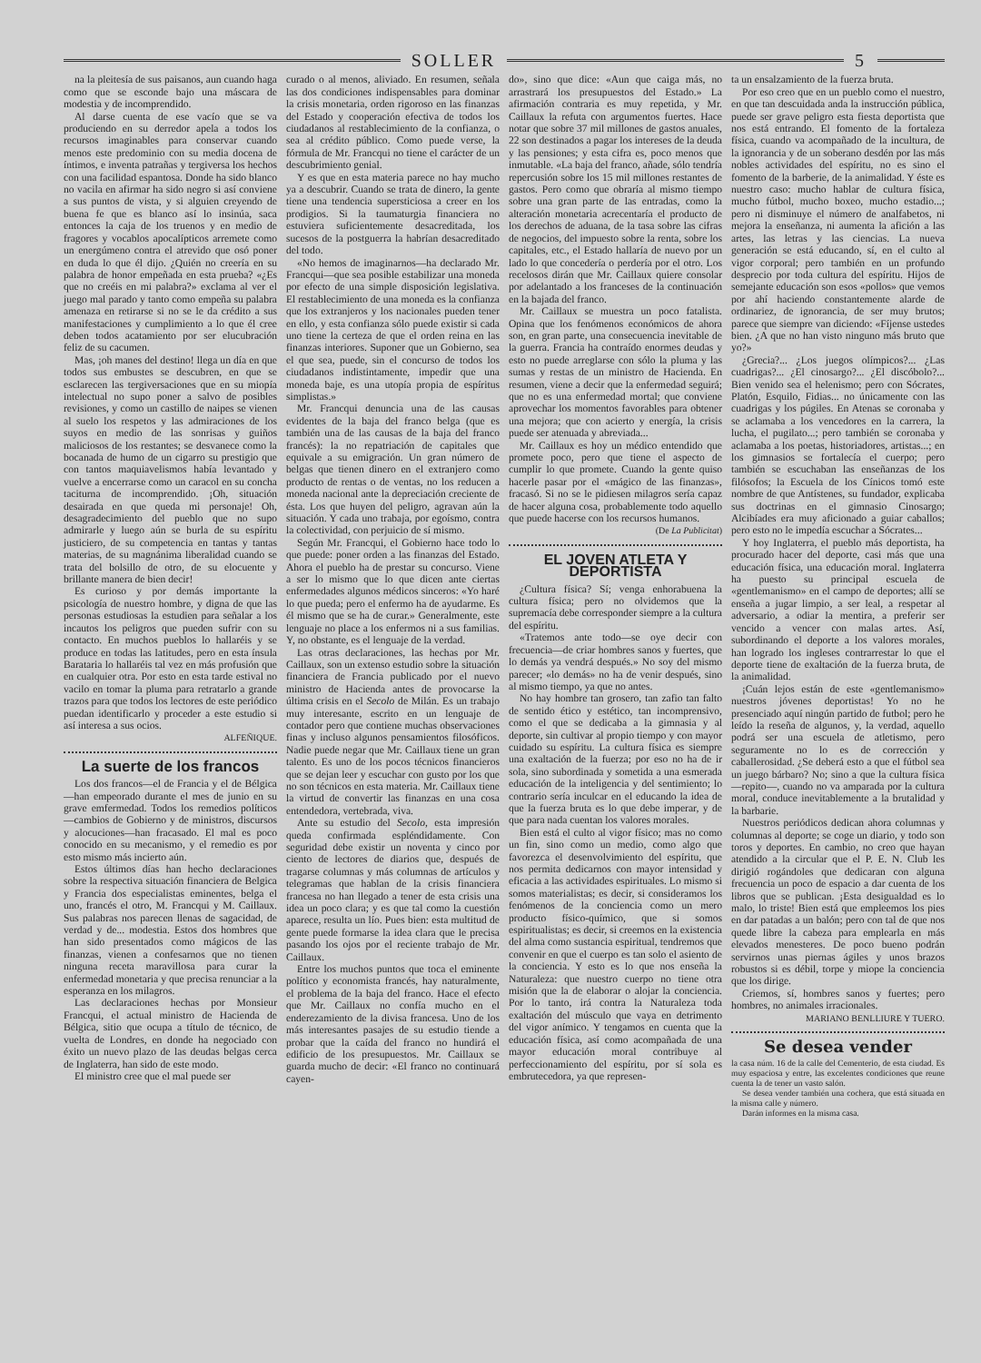SOLLER 5
na la pleitesía de sus paisanos, aun cuando haga como que se esconde bajo una máscara de modestia y de incomprendido.
Al darse cuenta de ese vacío que se va produciendo en su derredor apela a todos los recursos imaginables para conservar cuando menos este predominio con su media docena de íntimos, e inventa patrañas y tergiversa los hechos con una facilidad espantosa. Donde ha sido blanco no vacila en afirmar ha sido negro si así conviene a sus puntos de vista, y si alguien creyendo de buena fe que es blanco así lo insinúa, saca entonces la caja de los truenos y en medio de fragores y vocablos apocalípticos arremete como un energúmeno contra el atrevido que osó poner en duda lo que él dijo. ¿Quién no creería en su palabra de honor empeñada en esta prueba? «¿Es que no creéis en mi palabra?» exclama al ver el juego mal parado y tanto como empeña su palabra amenaza en retirarse si no se le da crédito a sus manifestaciones y cumplimiento a lo que él cree deben todos acatamiento por ser elucubración feliz de su cacumen.
Mas, ¡oh manes del destino! llega un día en que todos sus embustes se descubren, en que se esclarecen las tergiversaciones que en su miopía intelectual no supo poner a salvo de posibles revisiones, y como un castillo de naipes se vienen al suelo los respetos y las admiraciones de los suyos en medio de las sonrisas y guiños maliciosos de los restantes; se desvanece como la bocanada de humo de un cigarro su prestigio que con tantos maquiavelismos había levantado y vuelve a encerrarse como un caracol en su concha taciturna de incomprendido. ¡Oh, situación desairada en que queda mi personaje! Oh, desagradecimiento del pueblo que no supo admirarle y luego aún se burla de su espíritu justiciero, de su competencia en tantas y tantas materias, de su magnánima liberalidad cuando se trata del bolsillo de otro, de su elocuente y brillante manera de bien decir!
Es curioso y por demás importante la psicología de nuestro hombre, y digna de que las personas estudiosas la estudien para señalar a los incautos los peligros que pueden sufrir con su contacto. En muchos pueblos lo hallaréis y se produce en todas las latitudes, pero en esta ínsula Barataria lo hallaréis tal vez en más profusión que en cualquier otra. Por esto en esta tarde estival no vacilo en tomar la pluma para retratarlo a grande trazos para que todos los lectores de este periódico puedan identificarlo y proceder a este estudio si así interesa a sus ocios.
ALFEÑIQUE.
La suerte de los francos
Los dos francos—el de Francia y el de Bélgica—han empeorado durante el mes de junio en su grave emfermedad. Todos los remedios políticos—cambios de Gobierno y de ministros, discursos y alocuciones—han fracasado. El mal es poco conocido en su mecanismo, y el remedio es por esto mismo más incierto aún.
Estos últimos días han hecho declaraciones sobre la respectiva situación financiera de Belgica y Francia dos especialistas eminentes, belga el uno, francés el otro, M. Francqui y M. Caillaux. Sus palabras nos parecen llenas de sagacidad, de verdad y de... modestia. Estos dos hombres que han sido presentados como mágicos de las finanzas, vienen a confesarnos que no tienen ninguna receta maravillosa para curar la enfermedad monetaria y que precisa renunciar a la esperanza en los milagros.
Las declaraciones hechas por Monsieur Francqui, el actual ministro de Hacienda de Bélgica, sitio que ocupa a título de técnico, de vuelta de Londres, en donde ha negociado con éxito un nuevo plazo de las deudas belgas cerca de Inglaterra, han sido de este modo.
El ministro cree que el mal puede ser
curado o al menos, aliviado. En resumen, señala las dos condiciones indispensables para dominar la crisis monetaria, orden rigoroso en las finanzas del Estado y cooperación efectiva de todos los ciudadanos al restablecimiento de la confianza, o sea al crédito público. Como puede verse, la fórmula de Mr. Francqui no tiene el carácter de un descubrimiento genial.
Y es que en esta materia parece no hay mucho ya a descubrir. Cuando se trata de dinero, la gente tiene una tendencia supersticiosa a creer en los prodigios. Si la taumaturgia financiera no estuviera suficientemente desacreditada, los sucesos de la postguerra la habrían desacreditado del todo.
«No hemos de imaginarnos—ha declarado Mr. Francqui—que sea posible estabilizar una moneda por efecto de una simple disposición legislativa. El restablecimiento de una moneda es la confianza que los extranjeros y los nacionales pueden tener en ello, y esta confianza sólo puede existir si cada uno tiene la certeza de que el orden reina en las finanzas interiores. Suponer que un Gobierno, sea el que sea, puede, sin el concurso de todos los ciudadanos indistintamente, impedir que una moneda baje, es una utopía propia de espíritus simplistas.»
Mr. Francqui denuncia una de las causas evidentes de la baja del franco belga (que es también una de las causas de la baja del franco francés): la no repatriación de capitales que equivale a su emigración. Un gran número de belgas que tienen dinero en el extranjero como producto de rentas o de ventas, no los reducen a moneda nacional ante la depreciación creciente de ésta. Los que huyen del peligro, agravan aún la situación. Y cada uno trabaja, por egoísmo, contra la colectividad, con perjuicio de sí mismo.
Según Mr. Francqui, el Gobierno hace todo lo que puede: poner orden a las finanzas del Estado. Ahora el pueblo ha de prestar su concurso. Viene a ser lo mismo que lo que dicen ante ciertas enfermedades algunos médicos sinceros: «Yo haré lo que pueda; pero el enfermo ha de ayudarme. Es él mismo que se ha de curar.» Generalmente, este lenguaje no place a los enfermos ni a sus familias. Y, no obstante, es el lenguaje de la verdad.
Las otras declaraciones, las hechas por Mr. Caillaux, son un extenso estudio sobre la situación financiera de Francia publicado por el nuevo ministro de Hacienda antes de provocarse la última crisis en el Secolo de Milán. Es un trabajo muy interesante, escrito en un lenguaje de contador pero que contiene muchas observaciones finas y incluso algunos pensamientos filosóficos. Nadie puede negar que Mr. Caillaux tiene un gran talento. Es uno de los pocos técnicos financieros que se dejan leer y escuchar con gusto por los que no son técnicos en esta materia. Mr. Caillaux tiene la virtud de convertir las finanzas en una cosa entendedora, vertebrada, viva.
Ante su estudio del Secolo, esta impresión queda confirmada espléndidamente. Con seguridad debe existir un noventa y cinco por ciento de lectores de diarios que, después de tragarse columnas y más columnas de artículos y telegramas que hablan de la crisis financiera francesa no han llegado a tener de esta crisis una idea un poco clara; y es que tal como la cuestión aparece, resulta un lío. Pues bien: esta multitud de gente puede formarse la idea clara que le precisa pasando los ojos por el reciente trabajo de Mr. Caillaux.
Entre los muchos puntos que toca el eminente político y economista francés, hay naturalmente, el problema de la baja del franco. Hace el efecto que Mr. Caillaux no confía mucho en el enderezamiento de la divisa francesa. Uno de los más interesantes pasajes de su estudio tiende a probar que la caída del franco no hundirá el edificio de los presupuestos. Mr. Caillaux se guarda mucho de decir: «El franco no continuará cayen-
do», sino que dice: «Aun que caiga más, no arrastrará los presupuestos del Estado.» La afirmación contraria es muy repetida, y Mr. Caillaux la refuta con argumentos fuertes. Hace notar que sobre 37 mil millones de gastos anuales, 22 son destinados a pagar los intereses de la deuda y las pensiones; y esta cifra es, poco menos que inmutable. «La baja del franco, añade, sólo tendría repercusión sobre los 15 mil millones restantes de gastos. Pero como que obraría al mismo tiempo sobre una gran parte de las entradas, como la alteración monetaria acrecentaría el producto de los derechos de aduana, de la tasa sobre las cifras de negocios, del impuesto sobre la renta, sobre los capitales, etc., el Estado hallaría de nuevo por un lado lo que concedería o perdería por el otro. Los recelosos dirán que Mr. Caillaux quiere consolar por adelantado a los franceses de la continuación en la bajada del franco.
Mr. Caillaux se muestra un poco fatalista. Opina que los fenómenos económicos de ahora son, en gran parte, una consecuencia inevitable de la guerra. Francia ha contraído enormes deudas y esto no puede arreglarse con sólo la pluma y las sumas y restas de un ministro de Hacienda. En resumen, viene a decir que la enfermedad seguirá; que no es una enfermedad mortal; que conviene aprovechar los momentos favorables para obtener una mejora; que con acierto y energía, la crisis puede ser atenuada y abreviada...
Mr. Caillaux es hoy un médico entendido que promete poco, pero que tiene el aspecto de cumplir lo que promete. Cuando la gente quiso hacerle pasar por el «mágico de las finanzas», fracasó. Si no se le pidiesen milagros sería capaz de hacer alguna cosa, probablemente todo aquello que puede hacerse con los recursos humanos.
(De La Publicitat)
EL JOVEN ATLETA Y DEPORTISTA
¿Cultura física? Sí; venga enhorabuena la cultura física; pero no olvidemos que la supremacía debe corresponder siempre a la cultura del espíritu.
«Tratemos ante todo—se oye decir con frecuencia—de criar hombres sanos y fuertes, que lo demás ya vendrá después.» No soy del mismo parecer; «lo demás» no ha de venir después, sino al mismo tiempo, ya que no antes.
No hay hombre tan grosero, tan zafio tan falto de sentido ético y estético, tan incomprensivo, como el que se dedicaba a la gimnasia y al deporte, sin cultivar al propio tiempo y con mayor cuidado su espíritu. La cultura física es siempre una exaltación de la fuerza; por eso no ha de ir sola, sino subordinada y sometida a una esmerada educación de la inteligencia y del sentimiento; lo contrario sería inculcar en el educando la idea de que la fuerza bruta es lo que debe imperar, y de que para nada cuentan los valores morales.
Bien está el culto al vigor físico; mas no como un fin, sino como un medio, como algo que favorezca el desenvolvimiento del espíritu, que nos permita dedicarnos con mayor intensidad y eficacia a las actividades espirituales. Lo mismo si somos materialistas; es decir, si consideramos los fenómenos de la conciencia como un mero producto físico-químico, que si somos espiritualistas; es decir, si creemos en la existencia del alma como sustancia espiritual, tendremos que convenir en que el cuerpo es tan solo el asiento de la conciencia. Y esto es lo que nos enseña la Naturaleza: que nuestro cuerpo no tiene otra misión que la de elaborar o alojar la conciencia. Por lo tanto, irá contra la Naturaleza toda exaltación del músculo que vaya en detrimento del vigor anímico. Y tengamos en cuenta que la educación física, así como acompañada de una mayor educación moral contribuye al perfeccionamiento del espíritu, por sí sola es embrutecedora, ya que represen-
ta un ensalzamiento de la fuerza bruta.
Por eso creo que en un pueblo como el nuestro, en que tan descuidada anda la instrucción pública, puede ser grave peligro esta fiesta deportista que nos está entrando. El fomento de la fortaleza física, cuando va acompañado de la incultura, de la ignorancia y de un soberano desdén por las más nobles actividades del espíritu, no es sino el fomento de la barberie, de la animalidad. Y éste es nuestro caso: mucho hablar de cultura física, mucho fútbol, mucho boxeo, mucho estadio...; pero ni disminuye el número de analfabetos, ni mejora la enseñanza, ni aumenta la afición a las artes, las letras y las ciencias. La nueva generación se está educando, sí, en el culto al vigor corporal; pero también en un profundo desprecio por toda cultura del espíritu. Hijos de semejante educación son esos «pollos» que vemos por ahí haciendo constantemente alarde de ordinariez, de ignorancia, de ser muy brutos; parece que siempre van diciendo: «Fíjense ustedes bien. ¿A que no han visto ninguno más bruto que yo?»
¿Grecia?... ¿Los juegos olímpicos?... ¿Las cuadrigas?... ¿El cinosargo?... ¿El discóbolo?... Bien venido sea el helenismo; pero con Sócrates, Platón, Esquilo, Fidias... no únicamente con las cuadrigas y los púgiles. En Atenas se coronaba y se aclamaba a los vencedores en la carrera, la lucha, el pugilato...; pero también se coronaba y aclamaba a los poetas, historiadores, artistas...; en los gimnasios se fortalecía el cuerpo; pero también se escuchaban las enseñanzas de los filósofos; la Escuela de los Cínicos tomó este nombre de que Antístenes, su fundador, explicaba sus doctrinas en el gimnasio Cinosargo; Alcibíades era muy aficionado a guiar caballos; pero esto no le impedía escuchar a Sócrates...
Y hoy Inglaterra, el pueblo más deportista, ha procurado hacer del deporte, casi más que una educación física, una educación moral. Inglaterra ha puesto su principal escuela de «gentlemanismo» en el campo de deportes; allí se enseña a jugar limpio, a ser leal, a respetar al adversario, a odiar la mentira, a preferir ser vencido a vencer con malas artes. Así, subordinando el deporte a los valores morales, han logrado los ingleses contrarrestar lo que el deporte tiene de exaltación de la fuerza bruta, de la animalidad.
¡Cuán lejos están de este «gentlemanismo» nuestros jóvenes deportistas! Yo no he presenciado aquí ningún partido de futbol; pero he leído la reseña de algunos, y, la verdad, aquello podrá ser una escuela de atletismo, pero seguramente no lo es de corrección y caballerosidad. ¿Se deberá esto a que el fútbol sea un juego bárbaro? No; sino a que la cultura física—repito—, cuando no va amparada por la cultura moral, conduce inevitablemente a la brutalidad y la barbarie.
Nuestros periódicos dedican ahora columnas y columnas al deporte; se coge un diario, y todo son toros y deportes. En cambio, no creo que hayan atendido a la circular que el P. E. N. Club les dirigió rogándoles que dedicaran con alguna frecuencia un poco de espacio a dar cuenta de los libros que se publican. ¡Esta desigualdad es lo malo, lo triste! Bien está que empleemos los pies en dar patadas a un balón; pero con tal de que nos quede libre la cabeza para emplearla en más elevados menesteres. De poco bueno podrán servirnos unas piernas ágiles y unos brazos robustos si es débil, torpe y miope la conciencia que los dirige.
Criemos, sí, hombres sanos y fuertes; pero hombres, no animales irracionales.
MARIANO BENLLIURE Y TUERO.
Se desea vender
la casa núm. 16 de la calle del Cementerio, de esta ciudad. Es muy espaciosa y entre, las excelentes condiciones que reune cuenta la de tener un vasto salón.
Se desea vender también una cochera, que está situada en la misma calle y número.
Darán informes en la misma casa.